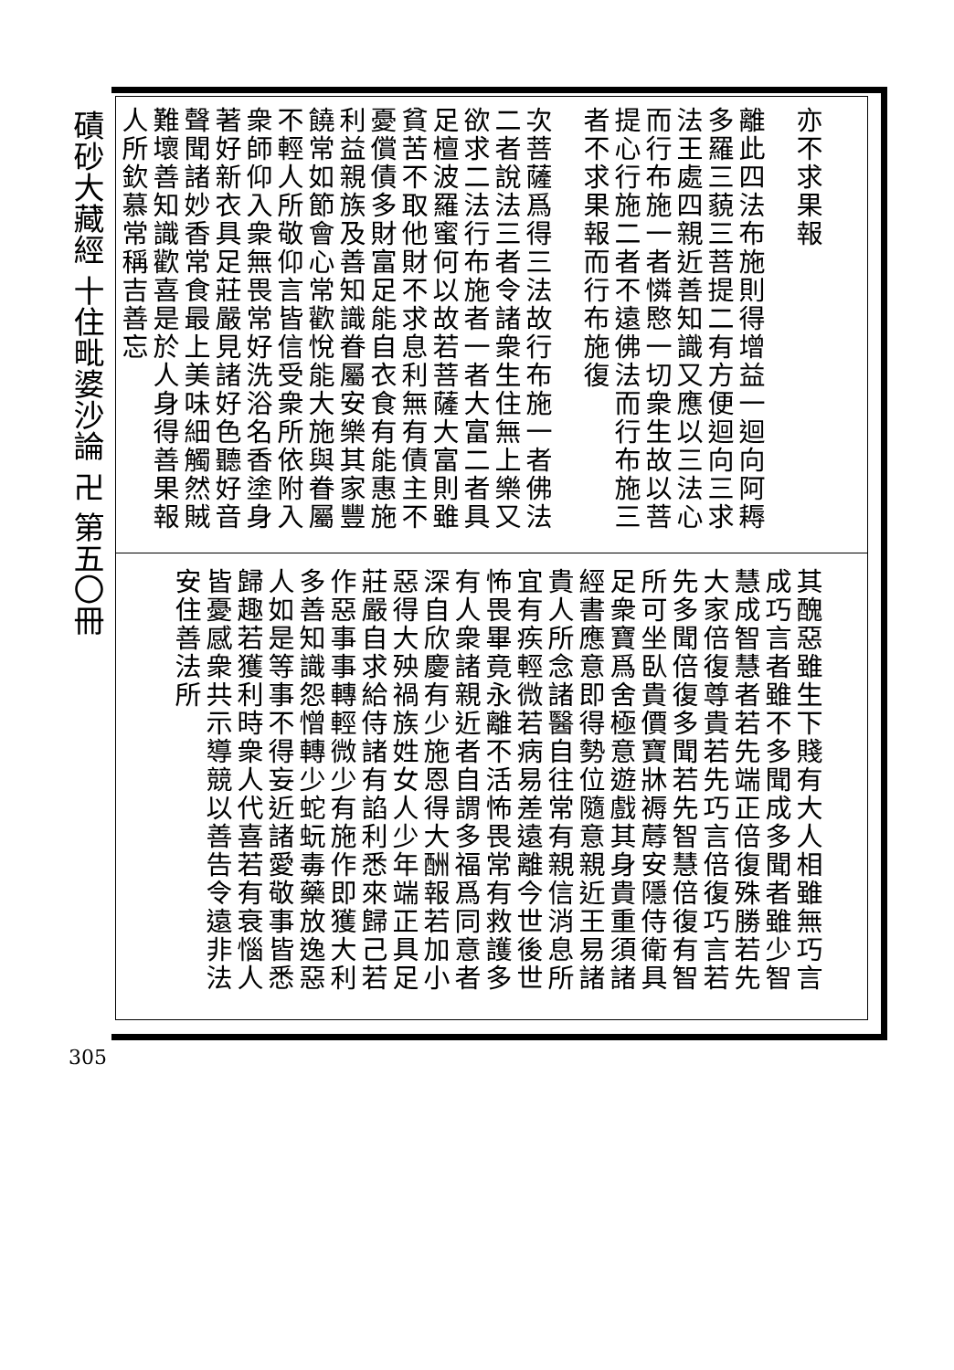磧砂大藏經 十住毗婆沙論 卍 第五〇冊
亦不求果報
離此四法布施則得增益一迴向阿耨多羅三藐三菩提二有方便迴向三求法王處四親近善知識又應以三法心而行布施一者憐愍一切衆生故以菩提心行施二者不遠佛法而行布施三者不求果報而行布施復
次菩薩爲得三法故行布施一者佛法二者說法三者令諸衆生住無上樂又欲求二法行布施者一者大富二者具足檀波羅蜜何以故若菩薩大富則雖貧苦不取他財不求息利無有債主不憂償債多財富足能自衣食有能惠施利益親族及善知識眷屬安樂其家豐饒常如節會心常歡悅能大施與眷屬不輕人所敬仰言皆信受衆所依附入衆師仰入衆無畏常好洗浴名香塗身著好新衣具足莊嚴見諸好色聽好音聲聞諸妙香常食最上美味細觸然賊難壞善知識歡喜是於人身得善果報人所欽慕常稱吉善忘
其醜惡雖生下賤有大人相雖無巧言成巧言者雖不多聞成多聞者雖少智慧成智慧者若先端正倍復殊勝若先大家倍復尊貴若先巧言倍復巧言若先多聞倍復多聞若先智慧倍復有智所可坐臥貴價寶牀褥蓐安隱侍衛具足衆寶爲舍極意遊戲其身貴重須諸經書應意即得勢位隨意親近王易諸貴人所念諸醫自往常有親信消息所宜有疾輕微若病易差遠離今世後世怖畏畢竟永離不活怖畏常有救護多有人衆諸親近者自謂多福爲同意者深自欣慶有少施恩得大酬報若加小惡得大殃禍族姓女人少年端正具足莊嚴自求給侍諸有諂利悉來歸己若作惡事事轉輕微少有施作即獲大利多善知識怨憎轉少蛇蚖毒藥放逸惡人如是等事不得妄近諸愛敬事皆悉歸趣若獲利時衆人代喜若有衰惱人皆憂感衆共示導競以善告令遠非法安住善法所
305